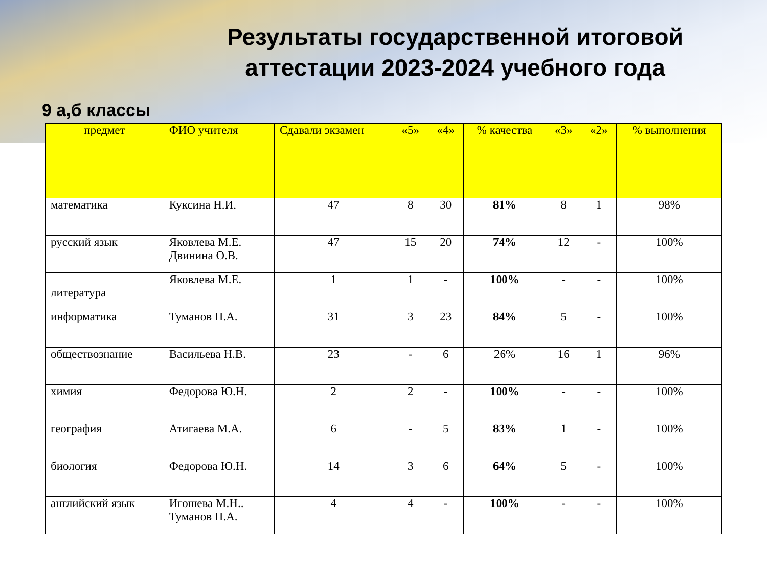Результаты государственной итоговой аттестации 2023-2024 учебного года
9 а,б классы
| предмет | ФИО учителя | Сдавали экзамен | «5» | «4» | % качества | «3» | «2» | % выполнения |
| --- | --- | --- | --- | --- | --- | --- | --- | --- |
| математика | Куксина Н.И. | 47 | 8 | 30 | 81% | 8 | 1 | 98% |
| русский язык | Яковлева М.Е. Двинина О.В. | 47 | 15 | 20 | 74% | 12 | - | 100% |
| литература | Яковлева М.Е. | 1 | 1 | - | 100% | - | - | 100% |
| информатика | Туманов П.А. | 31 | 3 | 23 | 84% | 5 | - | 100% |
| обществознание | Васильева Н.В. | 23 | - | 6 | 26% | 16 | 1 | 96% |
| химия | Федорова Ю.Н. | 2 | 2 | - | 100% | - | - | 100% |
| география | Атигаева М.А. | 6 | - | 5 | 83% | 1 | - | 100% |
| биология | Федорова Ю.Н. | 14 | 3 | 6 | 64% | 5 | - | 100% |
| английский язык | Игошева М.Н.. Туманов П.А. | 4 | 4 | - | 100% | - | - | 100% |